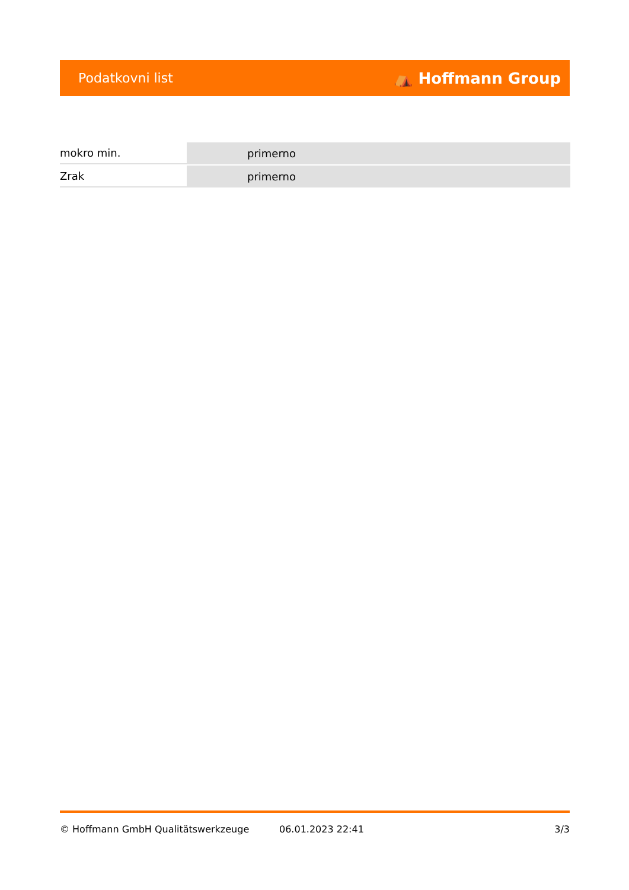Podatkovni list ⛺ Hoffmann Group
| mokro min. | primerno |
| Zrak | primerno |
© Hoffmann GmbH Qualitätswerkzeuge 06.01.2023 22:41 3/3